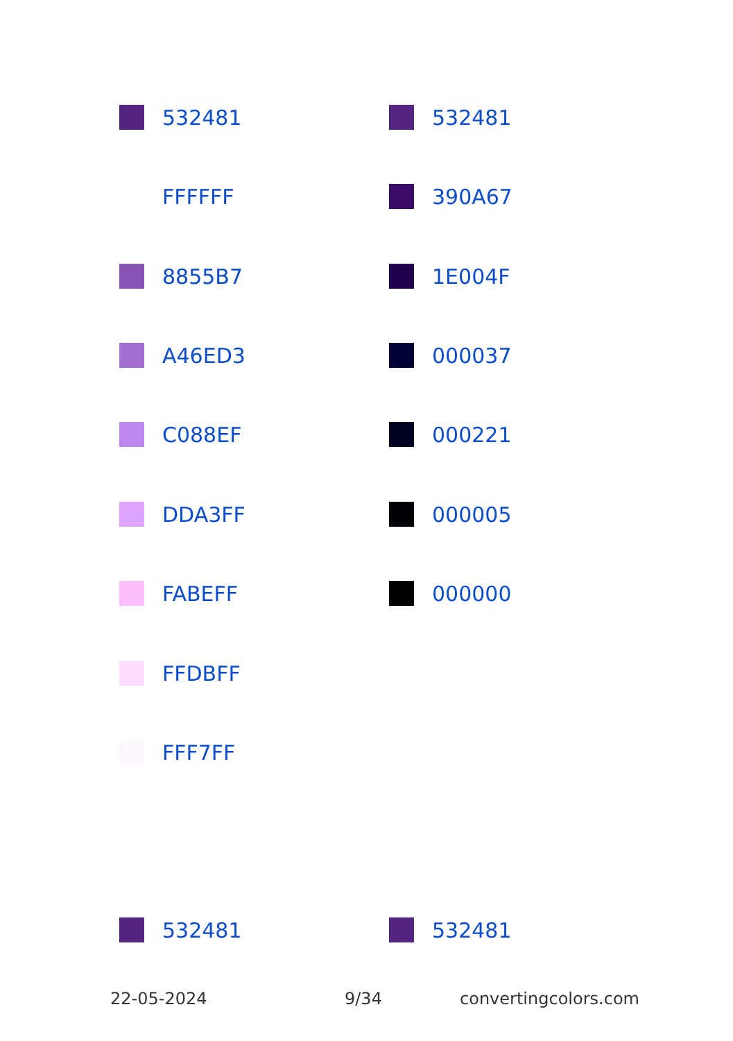532481 532481
FFFFFF 390A67
8855B7 1E004F
A46ED3 000037
C088EF 000221
DDA3FF 000005
FABEFF 000000
FFDBFF
FFF7FF
532481 532481
22-05-2024 9/34 convertingcolors.com